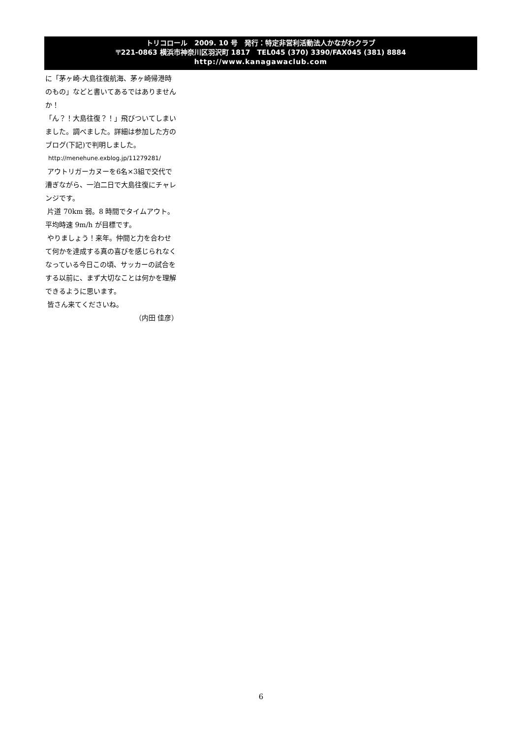トリコロール　2009. 10 号　発行：特定非営利活動法人かながわクラブ
〒221-0863 横浜市神奈川区羽沢町 1817　TEL045 (370) 3390/FAX045 (381) 8884
http://www.kanagawaclub.com
に「茅ヶ崎-大島往復航海、茅ヶ崎帰港時のもの」などと書いてあるではありませんか！
「ん？！大島往復？！」飛びついてしまいました。調べました。詳細は参加した方のブログ(下記)で判明しました。
http://menehune.exblog.jp/11279281/
アウトリガーカヌーを6名×3組で交代で漕ぎながら、一泊二日で大島往復にチャレンジです。
片道 70km 弱。8 時間でタイムアウト。平均時速 9m/h が目標です。
やりましょう！来年。仲間と力を合わせて何かを達成する真の喜びを感じられなくなっている今日この頃、サッカーの試合をする以前に、まず大切なことは何かを理解できるように思います。
皆さん来てくださいね。
（内田 佳彦）
6